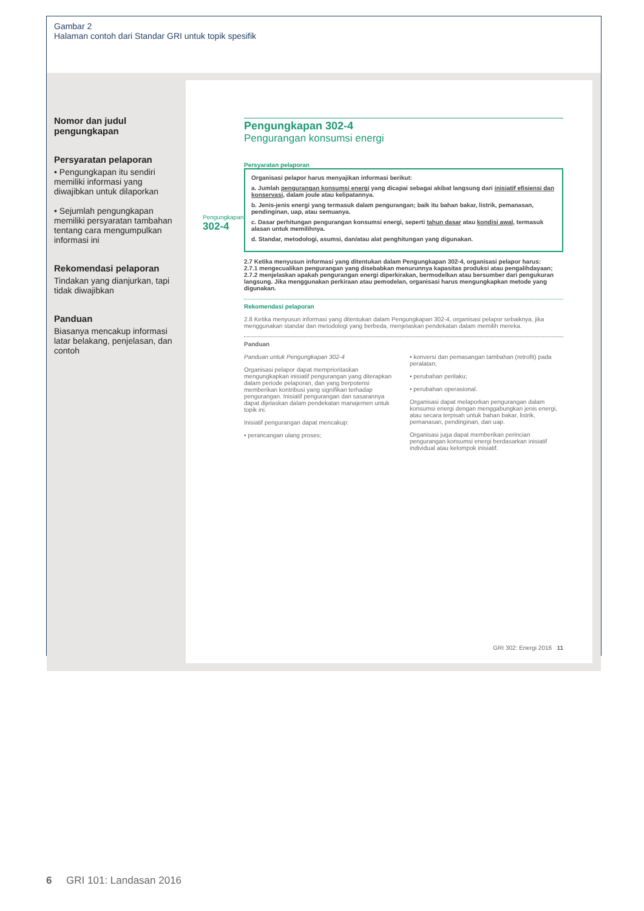Gambar 2
Halaman contoh dari Standar GRI untuk topik spesifik
Nomor dan judul pengungkapan
Persyaratan pelaporan
• Pengungkapan itu sendiri memiliki informasi yang diwajibkan untuk dilaporkan
• Sejumlah pengungkapan memiliki persyaratan tambahan tentang cara mengumpulkan informasi ini
Rekomendasi pelaporan
Tindakan yang dianjurkan, tapi tidak diwajibkan
Panduan
Biasanya mencakup informasi latar belakang, penjelasan, dan contoh
Pengungkapan 302-4
Pengurangan konsumsi energi
Persyaratan pelaporan
Pengungkapan
302-4
Organisasi pelapor harus menyajikan informasi berikut:
a. Jumlah pengurangan konsumsi energi yang dicapai sebagai akibat langsung dari inisiatif efisiensi dan konservasi, dalam joule atau kelipatannya.
b. Jenis-jenis energi yang termasuk dalam pengurangan; baik itu bahan bakar, listrik, pemanasan, pendinginan, uap, atau semuanya.
c. Dasar perhitungan pengurangan konsumsi energi, seperti tahun dasar atau kondisi awal, termasuk alasan untuk memilihnya.
d. Standar, metodologi, asumsi, dan/atau alat penghitungan yang digunakan.
2.7 Ketika menyusun informasi yang ditentukan dalam Pengungkapan 302-4, organisasi pelapor harus:
2.7.1 mengecualikan pengurangan yang disebabkan menurunnya kapasitas produksi atau pengalihdayaan;
2.7.2 menjelaskan apakah pengurangan energi diperkirakan, bermodelkan atau bersumber dari pengukuran langsung. Jika menggunakan perkiraan atau pemodelan, organisasi harus mengungkapkan metode yang digunakan.
Rekomendasi pelaporan
2.8 Ketika menyusun informasi yang ditentukan dalam Pengungkapan 302-4, organisasi pelapor sebaiknya, jika menggunakan standar dan metodologi yang berbeda, menjelaskan pendekatan dalam memilih mereka.
Panduan
Panduan untuk Pengungkapan 302-4
Organisasi pelapor dapat memprioritaskan mengungkapkan inisiatif pengurangan yang diterapkan dalam periode pelaporan, dan yang berpotensi memberikan kontribusi yang signifikan terhadap pengurangan. Inisiatif pengurangan dan sasarannya dapat dijelaskan dalam pendekatan manajemen untuk topik ini.
Inisiatif pengurangan dapat mencakup:
• perancangan ulang proses;
• konversi dan pemasangan tambahan (retrofit) pada peralatan;
• perubahan perilaku;
• perubahan operasional.
Organisasi dapat melaporkan pengurangan dalam konsumsi energi dengan menggabungkan jenis energi, atau secara terpisah untuk bahan bakar, listrik, pemanasan, pendinginan, dan uap.
Organisasi juga dapat memberikan perincian pengurangan konsumsi energi berdasarkan inisiatif individual atau kelompok inisiatif.
GRI 302: Energi 2016 11
6 GRI 101: Landasan 2016